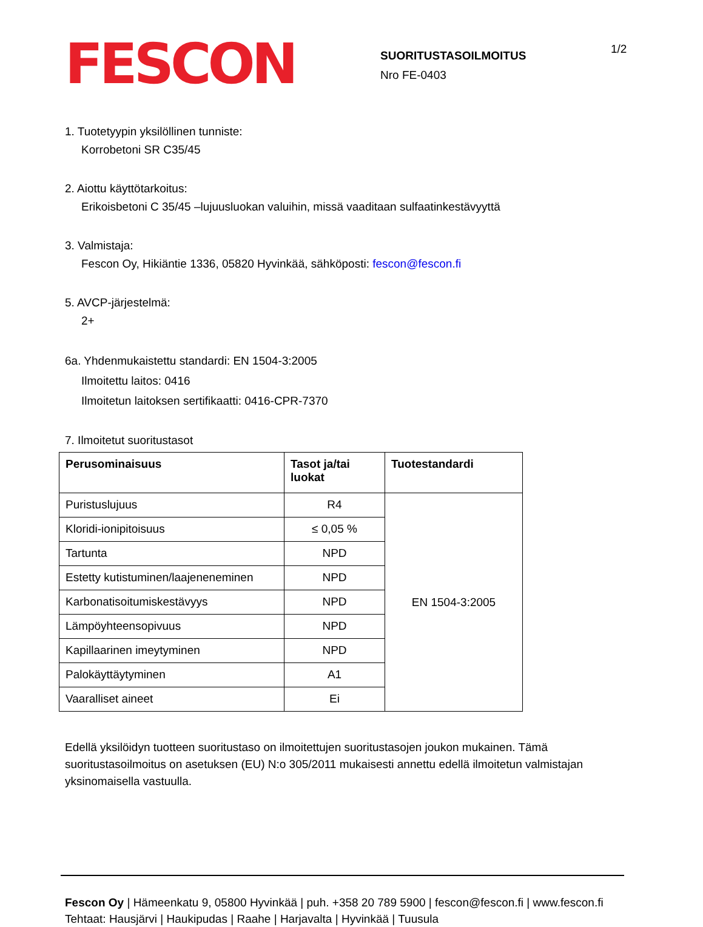FESCON
SUORITUSTASOILMOITUS
Nro FE-0403
1/2
1. Tuotetyypin yksilöllinen tunniste:
Korrobetoni SR C35/45
2. Aiottu käyttötarkoitus:
Erikoisbetoni C 35/45 –lujuusluokan valuihin, missä vaaditaan sulfaatinkestävyyttä
3. Valmistaja:
Fescon Oy, Hikiäntie 1336, 05820 Hyvinkää, sähköposti: fescon@fescon.fi
5. AVCP-järjestelmä:
2+
6a. Yhdenmukaistettu standardi: EN 1504-3:2005
Ilmoitettu laitos: 0416
Ilmoitetun laitoksen sertifikaatti: 0416-CPR-7370
7. Ilmoitetut suoritustasot
| Perusominaisuus | Tasot ja/tai luokat | Tuotestandardi |
| --- | --- | --- |
| Puristuslujuus | R4 | EN 1504-3:2005 |
| Kloridi-ionipitoisuus | ≤ 0,05 % | |
| Tartunta | NPD | |
| Estetty kutistuminen/laajeneneminen | NPD | |
| Karbonatisoitumiskestävyys | NPD | |
| Lämpöyhteensopivuus | NPD | |
| Kapillaarinen imeytyminen | NPD | |
| Palokäyttäytyminen | A1 | |
| Vaaralliset aineet | Ei | |
Edellä yksilöidyn tuotteen suoritustaso on ilmoitettujen suoritustasojen joukon mukainen. Tämä suoritustasoilmoitus on asetuksen (EU) N:o 305/2011 mukaisesti annettu edellä ilmoitetun valmistajan yksinomaisella vastuulla.
Fescon Oy | Hämeenkatu 9, 05800 Hyvinkää | puh. +358 20 789 5900 | fescon@fescon.fi | www.fescon.fi
Tehtaat: Hausjärvi | Haukipudas | Raahe | Harjavalta | Hyvinkää | Tuusula